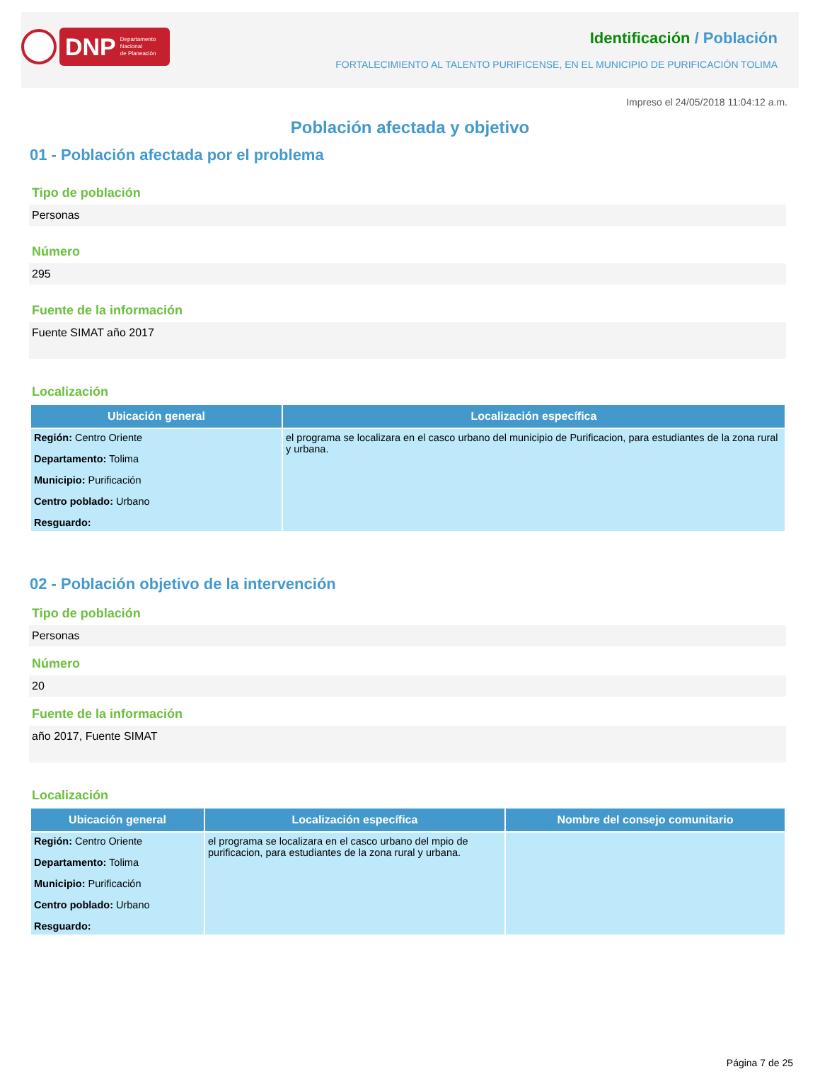DNP Departamento
Nacional
de Planeación
Identificación / Población
FORTALECIMIENTO AL TALENTO PURIFICENSE, EN EL MUNICIPIO DE PURIFICACIÓN TOLIMA
Impreso el 24/05/2018 11:04:12 a.m.
Población afectada y objetivo
01 - Población afectada por el problema
Tipo de población
Personas
Número
295
Fuente de la información
Fuente SIMAT año 2017
Localización
| Ubicación general | Localización específica |
| --- | --- |
| Región: Centro Oriente Departamento: Tolima Municipio: Purificación Centro poblado: Urbano Resguardo: | el programa se localizara en el casco urbano del municipio de Purificacion, para estudiantes de la zona rural y urbana. |
02 - Población objetivo de la intervención
Tipo de población
Personas
Número
20
Fuente de la información
año 2017, Fuente SIMAT
Localización
| Ubicación general | Localización específica | Nombre del consejo comunitario |
| --- | --- | --- |
| Región: Centro Oriente Departamento: Tolima Municipio: Purificación Centro poblado: Urbano Resguardo: | el programa se localizara en el casco urbano del mpio de purificacion, para estudiantes de la zona rural y urbana. | |
Página 7 de 25